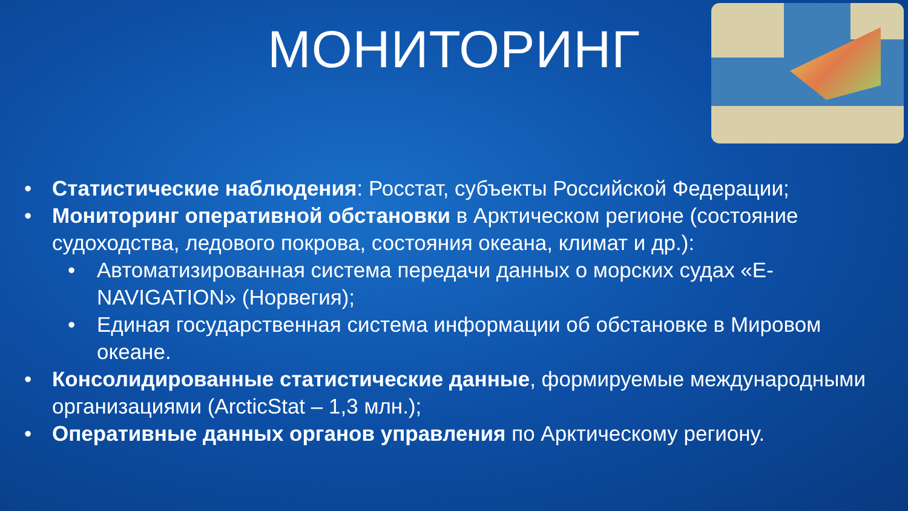МОНИТОРИНГ
• Статистические наблюдения: Росстат, субъекты Российской Федерации;
• Мониторинг оперативной обстановки в Арктическом регионе (состояние судоходства, ледового покрова, состояния океана, климат и др.):
• Автоматизированная система передачи данных о морских судах «E-NAVIGATION» (Норвегия);
• Единая государственная система информации об обстановке в Мировом океане.
• Консолидированные статистические данные, формируемые международными организациями (ArcticStat – 1,3 млн.);
• Оперативные данных органов управления по Арктическому региону.